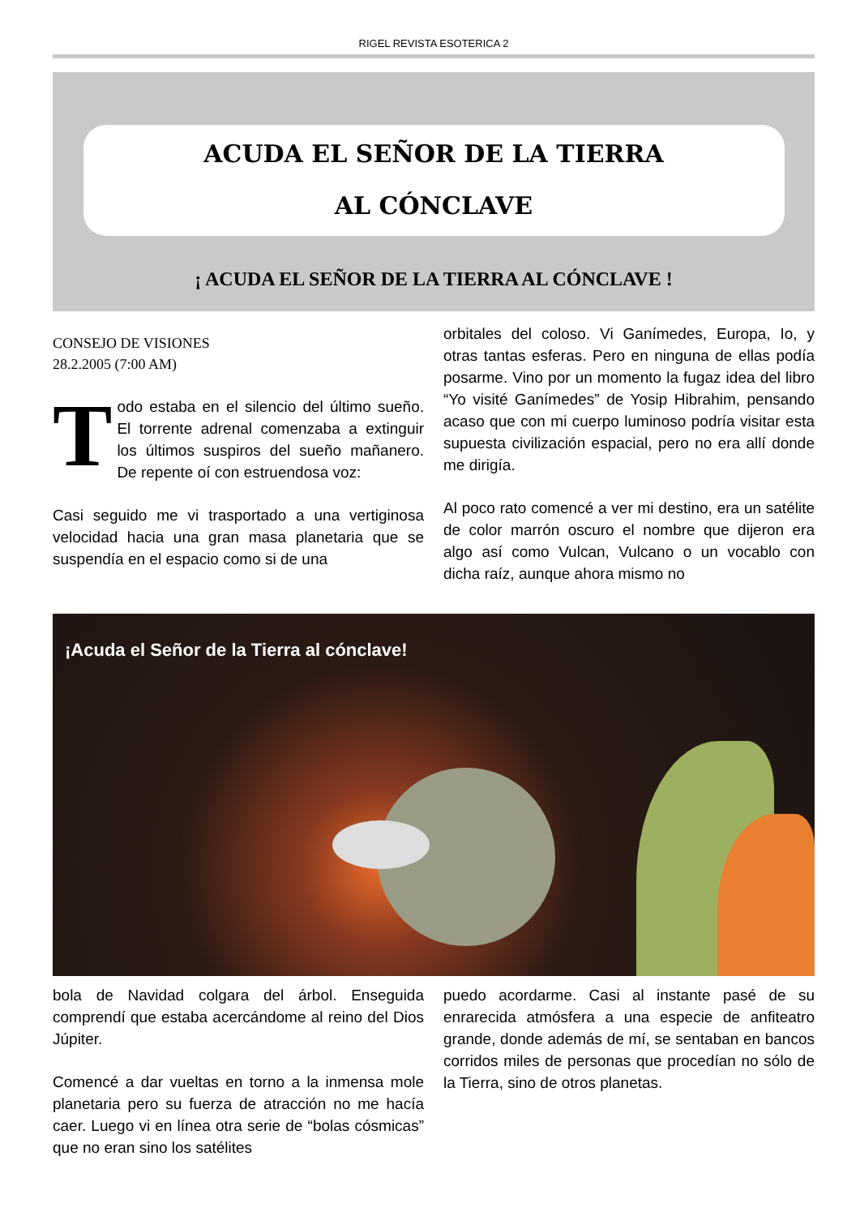RIGEL REVISTA ESOTERICA 2
ACUDA EL SEÑOR DE LA TIERRA
AL CÓNCLAVE
¡ ACUDA EL SEÑOR DE LA TIERRA AL CÓNCLAVE !
CONSEJO DE VISIONES
28.2.2005 (7:00 AM)
Todo estaba en el silencio del último sueño. El torrente adrenal comenzaba a extinguir los últimos suspiros del sueño mañanero. De repente oí con estruendosa voz:
Casi seguido me vi trasportado a una vertiginosa velocidad hacia una gran masa planetaria que se suspendía en el espacio como si de una
orbitales del coloso. Vi Ganímedes, Europa, Io, y otras tantas esferas. Pero en ninguna de ellas podía posarme. Vino por un momento la fugaz idea del libro “Yo visité Ganímedes” de Yosip Hibrahim, pensando acaso que con mi cuerpo luminoso podría visitar esta supuesta civilización espacial, pero no era allí donde me dirigía.
Al poco rato comencé a ver mi destino, era un satélite de color marrón oscuro el nombre que dijeron era algo así como Vulcan, Vulcano o un vocablo con dicha raíz, aunque ahora mismo no
¡Acuda el Señor de la Tierra al cónclave!
bola de Navidad colgara del árbol. Enseguida comprendí que estaba acercándome al reino del Dios Júpiter.
Comencé a dar vueltas en torno a la inmensa mole planetaria pero su fuerza de atracción no me hacía caer. Luego vi en línea otra serie de “bolas cósmicas” que no eran sino los satélites
puedo acordarme. Casi al instante pasé de su enrarecida atmósfera a una especie de anfiteatro grande, donde además de mí, se sentaban en bancos corridos miles de personas que procedían no sólo de la Tierra, sino de otros planetas.